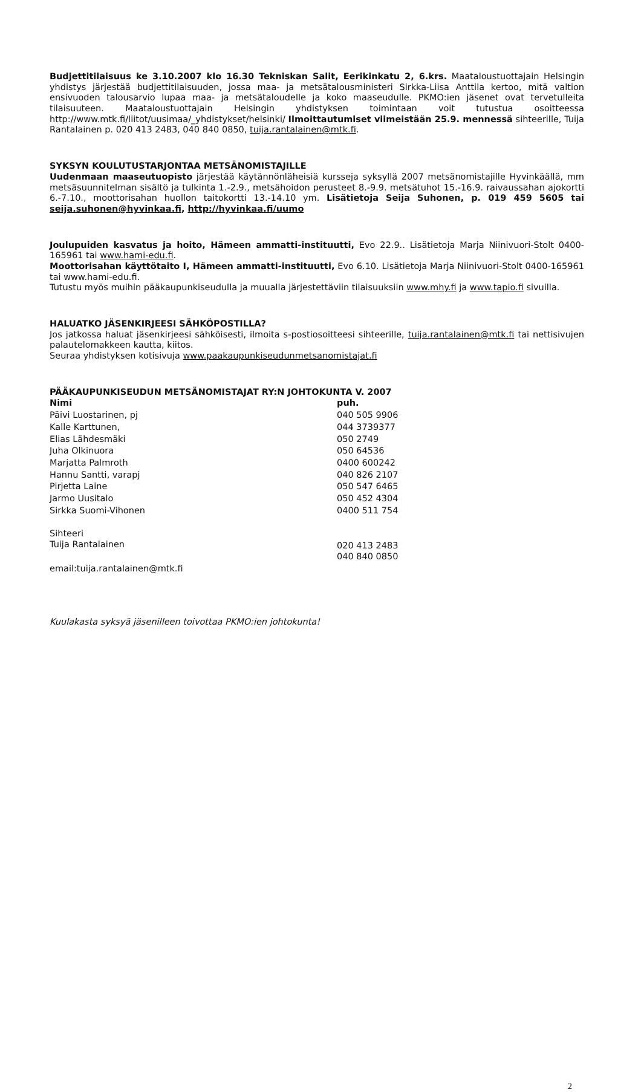Budjettitilaisuus ke 3.10.2007 klo 16.30 Tekniskan Salit, Eerikinkatu 2, 6.krs. Maataloustuottajain Helsingin yhdistys järjestää budjettitilaisuuden, jossa maa- ja metsätalousministeri Sirkka-Liisa Anttila kertoo, mitä valtion ensivuoden talousarvio lupaa maa- ja metsätaloudelle ja koko maaseudulle. PKMO:ien jäsenet ovat tervetulleita tilaisuuteen. Maataloustuottajain Helsingin yhdistyksen toimintaan voit tutustua osoitteessa http://www.mtk.fi/liitot/uusimaa/_yhdistykset/helsinki/ Ilmoittautumiset viimeistään 25.9. mennessä sihteerille, Tuija Rantalainen p. 020 413 2483, 040 840 0850, tuija.rantalainen@mtk.fi.
SYKSYN KOULUTUSTARJONTAA METSÄNOMISTAJILLE
Uudenmaan maaseutuopisto järjestää käytännönläheisiä kursseja syksyllä 2007 metsänomistajille Hyvinkäällä, mm metsäsuunnitelman sisältö ja tulkinta 1.-2.9., metsähoidon perusteet 8.-9.9. metsätuhot 15.-16.9. raivaussahan ajokortti 6.-7.10., moottorisahan huollon taitokortti 13.-14.10 ym. Lisätietoja Seija Suhonen, p. 019 459 5605 tai seija.suhonen@hyvinkaa.fi, http://hyvinkaa.fi/uumo
Joulupuiden kasvatus ja hoito, Hämeen ammatti-instituutti, Evo 22.9.. Lisätietoja Marja Niinivuori-Stolt 0400-165961 tai www.hami-edu.fi.
Moottorisahan käyttötaito I, Hämeen ammatti-instituutti, Evo 6.10. Lisätietoja Marja Niinivuori-Stolt 0400-165961 tai www.hami-edu.fi.
Tutustu myös muihin pääkaupunkiseudulla ja muualla järjestettäviin tilaisuuksiin www.mhy.fi ja www.tapio.fi sivuilla.
HALUATKO JÄSENKIRJEESI SÄHKÖPOSTILLA?
Jos jatkossa haluat jäsenkirjeesi sähköisesti, ilmoita s-postiosoitteesi sihteerille, tuija.rantalainen@mtk.fi tai nettisivujen palautelomakkeen kautta, kiitos.
Seuraa yhdistyksen kotisivuja www.paakaupunkiseudunmetsanomistajat.fi
PÄÄKAUPUNKISEUDUN METSÄNOMISTAJAT RY:N JOHTOKUNTA V. 2007
| Nimi | puh. |
| --- | --- |
| Päivi Luostarinen, pj | 040 505 9906 |
| Kalle Karttunen, | 044 3739377 |
| Elias Lähdesmäki | 050 2749 |
| Juha Olkinuora | 050 64536 |
| Marjatta Palmroth | 0400 600242 |
| Hannu Santti, varapj | 040 826 2107 |
| Pirjetta Laine | 050 547 6465 |
| Jarmo Uusitalo | 050 452 4304 |
| Sirkka Suomi-Vihonen | 0400 511 754 |
| Sihteeri Tuija Rantalainen | 020 413 2483 040 840 0850 |
| email:tuija.rantalainen@mtk.fi | |
Kuulakasta syksyä jäsenilleen toivottaa PKMO:ien johtokunta!
2